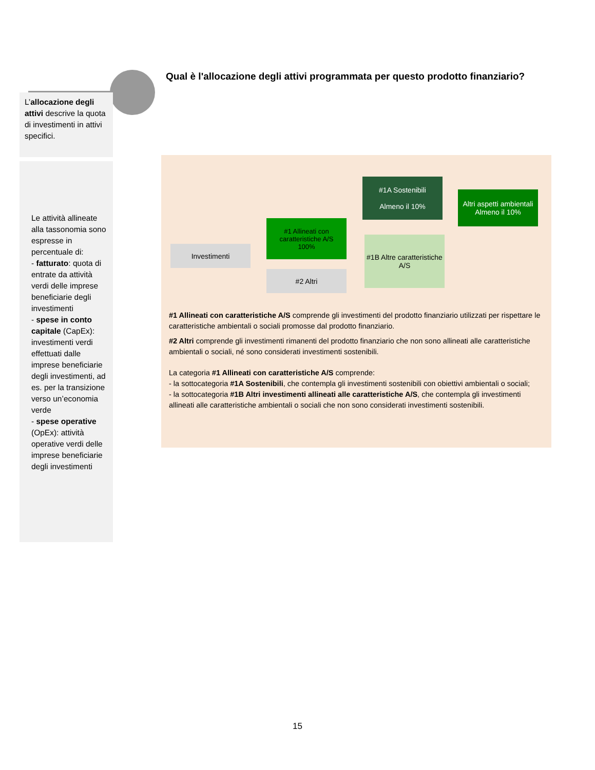Qual è l'allocazione degli attivi programmata per questo prodotto finanziario?
L’allocazione degli attivi descrive la quota di investimenti in attivi specifici.
Le attività allineate alla tassonomia sono espresse in percentuale di:
- fatturato: quota di entrate da attività verdi delle imprese beneficiarie degli investimenti
- spese in conto capitale (CapEx): investimenti verdi effettuati dalle imprese beneficiarie degli investimenti, ad es. per la transizione verso un’economia verde
- spese operative (OpEx): attività operative verdi delle imprese beneficiarie degli investimenti
Investimenti
#1 Allineati con caratteristiche A/S
100%
#2 Altri
#1A Sostenibili
Almeno il 10%
#1B Altre caratteristiche A/S
Altri aspetti ambientali
Almeno il 10%
#1 Allineati con caratteristiche A/S comprende gli investimenti del prodotto finanziario utilizzati per rispettare le caratteristiche ambientali o sociali promosse dal prodotto finanziario.
#2 Altri comprende gli investimenti rimanenti del prodotto finanziario che non sono allineati alle caratteristiche ambientali o sociali, né sono considerati investimenti sostenibili.
La categoria #1 Allineati con caratteristiche A/S comprende:
- la sottocategoria #1A Sostenibili, che contempla gli investimenti sostenibili con obiettivi ambientali o sociali;
- la sottocategoria #1B Altri investimenti allineati alle caratteristiche A/S, che contempla gli investimenti allineati alle caratteristiche ambientali o sociali che non sono considerati investimenti sostenibili.
15